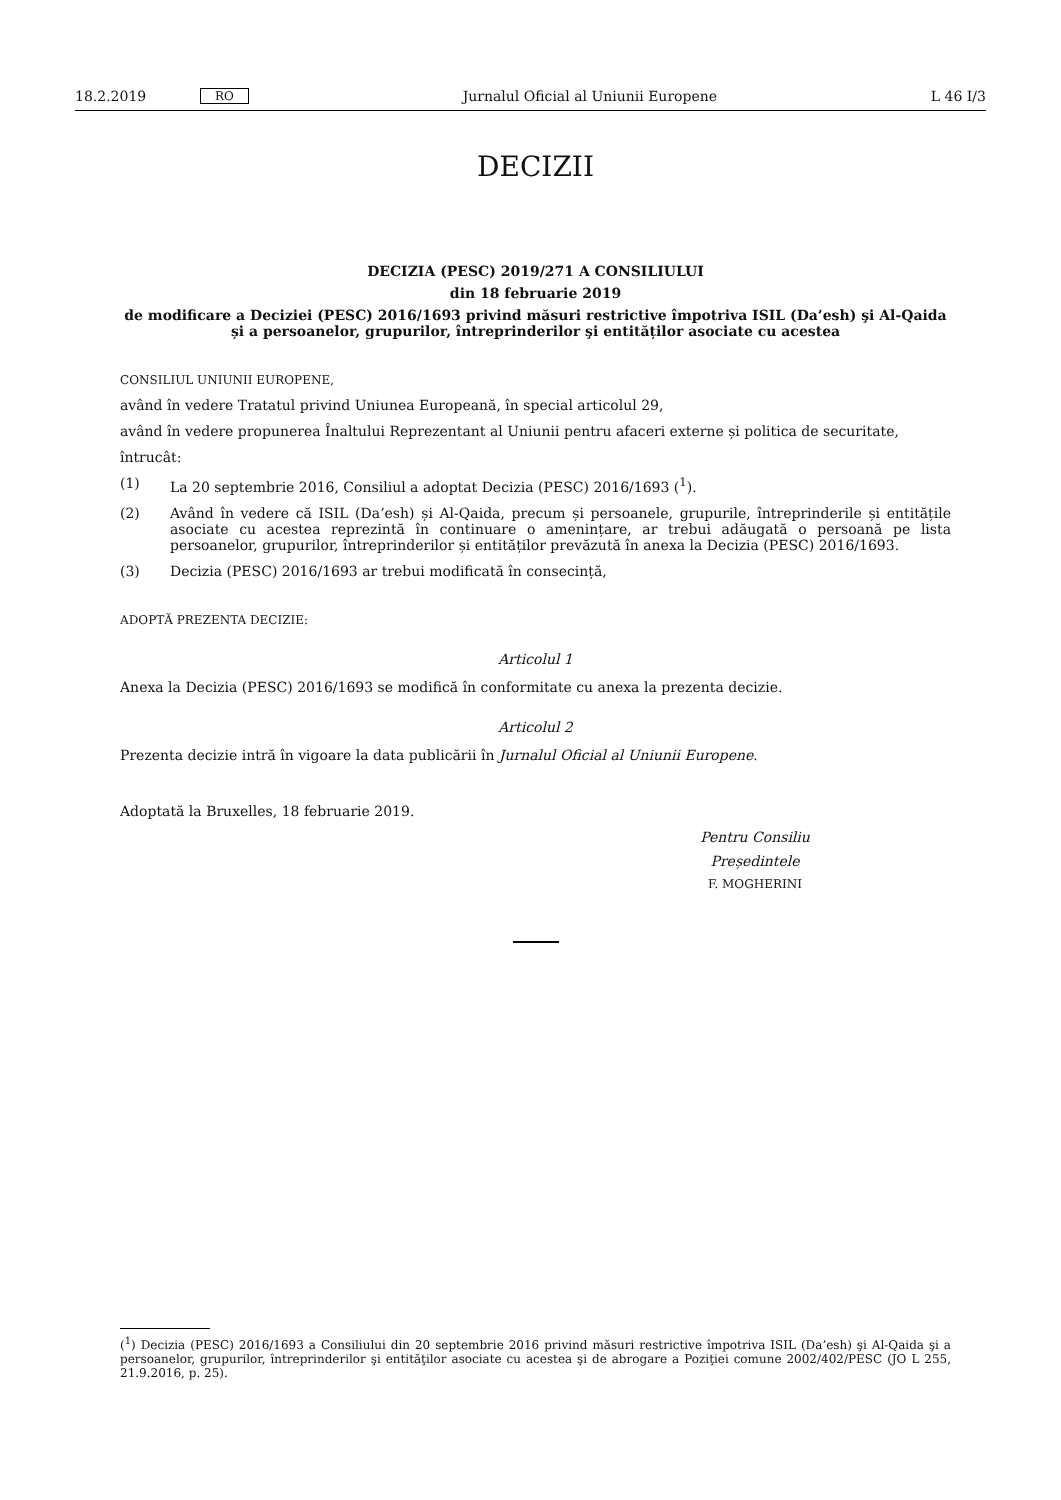18.2.2019 RO Jurnalul Oficial al Uniunii Europene L 46 I/3
DECIZII
DECIZIA (PESC) 2019/271 A CONSILIULUI
din 18 februarie 2019
de modificare a Deciziei (PESC) 2016/1693 privind măsuri restrictive împotriva ISIL (Da’esh) şi Al-Qaida și a persoanelor, grupurilor, întreprinderilor şi entităților asociate cu acestea
CONSILIUL UNIUNII EUROPENE,
având în vedere Tratatul privind Uniunea Europeană, în special articolul 29,
având în vedere propunerea Înaltului Reprezentant al Uniunii pentru afaceri externe și politica de securitate,
întrucât:
(1) La 20 septembrie 2016, Consiliul a adoptat Decizia (PESC) 2016/1693 (<sup>1</sup>).
(2) Având în vedere că ISIL (Da’esh) și Al-Qaida, precum și persoanele, grupurile, întreprinderile și entitățile asociate cu acestea reprezintă în continuare o amenințare, ar trebui adăugată o persoană pe lista persoanelor, grupurilor, întreprinderilor și entităților prevăzută în anexa la Decizia (PESC) 2016/1693.
(3) Decizia (PESC) 2016/1693 ar trebui modificată în consecință,
ADOPTĂ PREZENTA DECIZIE:
Articolul 1
Anexa la Decizia (PESC) 2016/1693 se modifică în conformitate cu anexa la prezenta decizie.
Articolul 2
Prezenta decizie intră în vigoare la data publicării în Jurnalul Oficial al Uniunii Europene.
Adoptată la Bruxelles, 18 februarie 2019.
Pentru Consiliu
Președintele
F. MOGHERINI
(<sup>1</sup>) Decizia (PESC) 2016/1693 a Consiliului din 20 septembrie 2016 privind măsuri restrictive împotriva ISIL (Da’esh) şi Al-Qaida şi a persoanelor, grupurilor, întreprinderilor şi entităţilor asociate cu acestea şi de abrogare a Poziţiei comune 2002/402/PESC (JO L 255, 21.9.2016, p. 25).